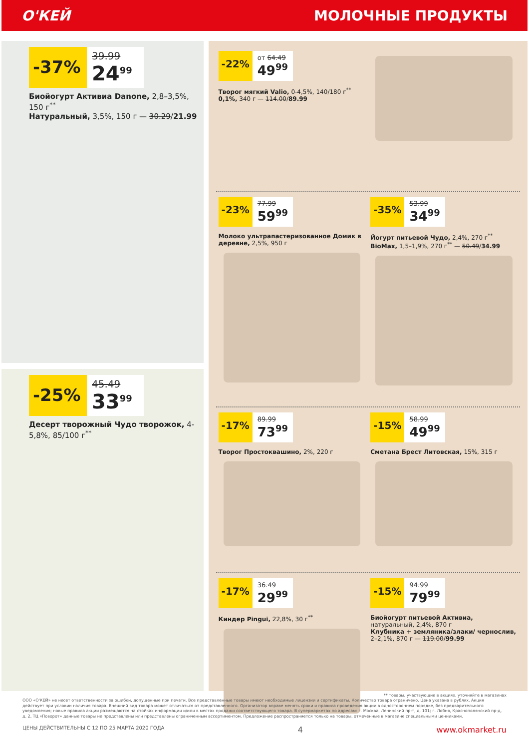О'КЕЙ МОЛОЧНЫЕ ПРОДУКТЫ
-37%
39.99
24<sup>99</sup>
Биойогурт Активиа Danone, 2,8–3,5%, 150 г<sup>**</sup>
Натуральный, 3,5%, 150 г — 30.29/21.99
-25%
45.49
33<sup>99</sup>
Десерт творожный Чудо творожок, 4-5,8%, 85/100 г<sup>**</sup>
-22%
от 64.49
49<sup>99</sup>
Творог мягкий Valio, 0-4,5%, 140/180 г<sup>**</sup>
0,1%, 340 г — 114.00/89.99
-23%
77.99
59<sup>99</sup>
Молоко ультрапастеризованное Домик в деревне, 2,5%, 950 г
-35%
53.99
34<sup>99</sup>
Йогурт питьевой Чудо, 2,4%, 270 г<sup>**</sup>
BioMax, 1,5–1,9%, 270 г<sup>**</sup> — 50.49/34.99
-17%
89.99
73<sup>99</sup>
Творог Простоквашино, 2%, 220 г
-15%
58.99
49<sup>99</sup>
Сметана Брест Литовская, 15%, 315 г
-17%
36.49
29<sup>99</sup>
Киндер Pingui, 22,8%, 30 г<sup>**</sup>
-15%
94.99
79<sup>99</sup>
Биойогурт питьевой Активиа, натуральный, 2,4%, 870 г
Клубника + земляника/злаки/ чернослив, 2–2,1%, 870 г — 119.00/99.99
** товары, участвующие в акциях, уточняйте в магазинах
ООО «О'КЕЙ» не несет ответственности за ошибки, допущенные при печати. Все представленные товары имеют необходимые лицензии и сертификаты. Количество товара ограничено. Цена указана в рублях. Акция действует при условии наличия товара. Внешний вид товара может отличаться от представленного. Организатор вправе менять сроки и правила проведения акции в одностороннем порядке, без предварительного уведомления; новые правила акции размещаются на стойках информации и/или в местах продажи соответствующего товара. В супермаркетах по адресам: г. Москва, Ленинский пр-т, д. 101; г. Лобня, Краснополянский пр-д, д. 2, ТЦ «Поворот» данные товары не представлены или представлены ограниченным ассортиментом. Предложение распространяется только на товары, отмеченные в магазине специальными ценниками.
ЦЕНЫ ДЕЙСТВИТЕЛЬНЫ С 12 ПО 25 МАРТА 2020 ГОДА 4 www.okmarket.ru